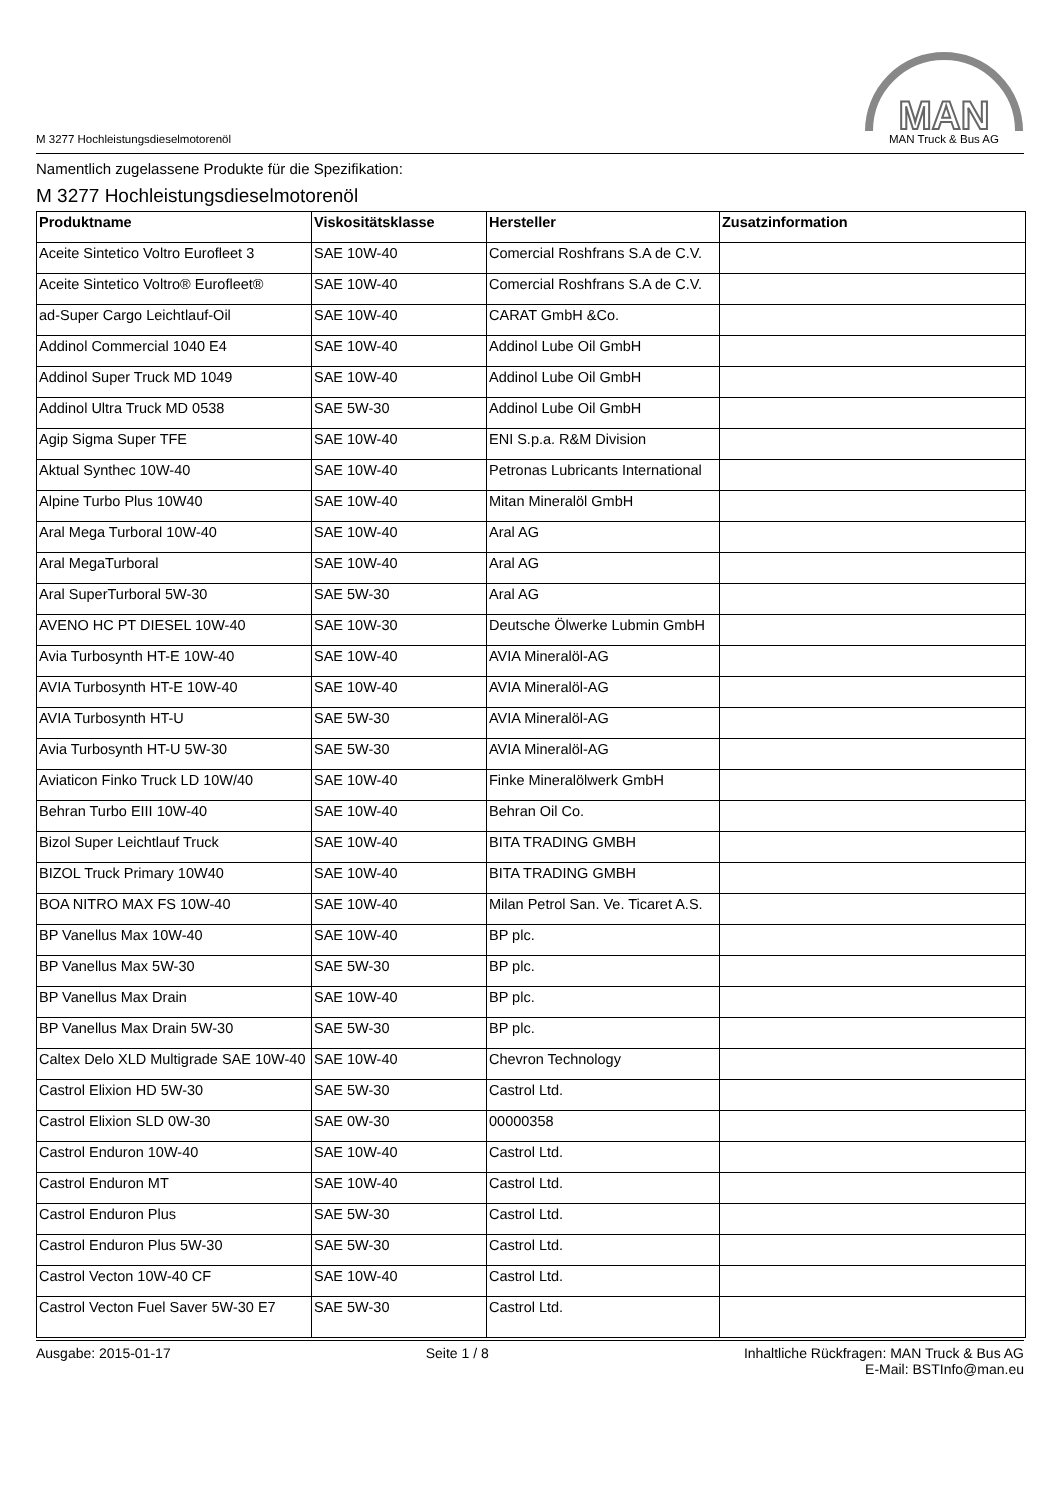M 3277 Hochleistungsdieselmotorenöl
MAN
MAN Truck & Bus AG
Namentlich zugelassene Produkte für die Spezifikation:
M 3277 Hochleistungsdieselmotorenöl
| Produktname | Viskositätsklasse | Hersteller | Zusatzinformation |
| --- | --- | --- | --- |
| Aceite Sintetico Voltro Eurofleet 3 | SAE 10W-40 | Comercial Roshfrans S.A de C.V. | |
| Aceite Sintetico Voltro® Eurofleet® | SAE 10W-40 | Comercial Roshfrans S.A de C.V. | |
| ad-Super Cargo Leichtlauf-Oil | SAE 10W-40 | CARAT GmbH &Co. | |
| Addinol Commercial 1040 E4 | SAE 10W-40 | Addinol Lube Oil GmbH | |
| Addinol Super Truck MD 1049 | SAE 10W-40 | Addinol Lube Oil GmbH | |
| Addinol Ultra Truck MD 0538 | SAE 5W-30 | Addinol Lube Oil GmbH | |
| Agip Sigma Super TFE | SAE 10W-40 | ENI S.p.a. R&M Division | |
| Aktual Synthec 10W-40 | SAE 10W-40 | Petronas Lubricants International | |
| Alpine Turbo Plus 10W40 | SAE 10W-40 | Mitan Mineralöl GmbH | |
| Aral Mega Turboral 10W-40 | SAE 10W-40 | Aral AG | |
| Aral MegaTurboral | SAE 10W-40 | Aral AG | |
| Aral SuperTurboral 5W-30 | SAE 5W-30 | Aral AG | |
| AVENO HC PT DIESEL 10W-40 | SAE 10W-30 | Deutsche Ölwerke Lubmin GmbH | |
| Avia Turbosynth HT-E 10W-40 | SAE 10W-40 | AVIA Mineralöl-AG | |
| AVIA Turbosynth HT-E 10W-40 | SAE 10W-40 | AVIA Mineralöl-AG | |
| AVIA Turbosynth HT-U | SAE 5W-30 | AVIA Mineralöl-AG | |
| Avia Turbosynth HT-U 5W-30 | SAE 5W-30 | AVIA Mineralöl-AG | |
| Aviaticon Finko Truck LD 10W/40 | SAE 10W-40 | Finke Mineralölwerk GmbH | |
| Behran Turbo EIII 10W-40 | SAE 10W-40 | Behran Oil Co. | |
| Bizol Super Leichtlauf Truck | SAE 10W-40 | BITA TRADING GMBH | |
| BIZOL Truck Primary 10W40 | SAE 10W-40 | BITA TRADING GMBH | |
| BOA NITRO MAX FS 10W-40 | SAE 10W-40 | Milan Petrol San. Ve. Ticaret A.S. | |
| BP Vanellus Max 10W-40 | SAE 10W-40 | BP plc. | |
| BP Vanellus Max 5W-30 | SAE 5W-30 | BP plc. | |
| BP Vanellus Max Drain | SAE 10W-40 | BP plc. | |
| BP Vanellus Max Drain 5W-30 | SAE 5W-30 | BP plc. | |
| Caltex Delo XLD Multigrade SAE 10W-40 | SAE 10W-40 | Chevron Technology | |
| Castrol Elixion HD 5W-30 | SAE 5W-30 | Castrol Ltd. | |
| Castrol Elixion SLD 0W-30 | SAE 0W-30 | 00000358 | |
| Castrol Enduron 10W-40 | SAE 10W-40 | Castrol Ltd. | |
| Castrol Enduron MT | SAE 10W-40 | Castrol Ltd. | |
| Castrol Enduron Plus | SAE 5W-30 | Castrol Ltd. | |
| Castrol Enduron Plus 5W-30 | SAE 5W-30 | Castrol Ltd. | |
| Castrol Vecton 10W-40 CF | SAE 10W-40 | Castrol Ltd. | |
| Castrol Vecton Fuel Saver 5W-30 E7 | SAE 5W-30 | Castrol Ltd. | |
Ausgabe: 2015-01-17 Seite 1 / 8 Inhaltliche Rückfragen: MAN Truck & Bus AG
E-Mail: BSTInfo@man.eu